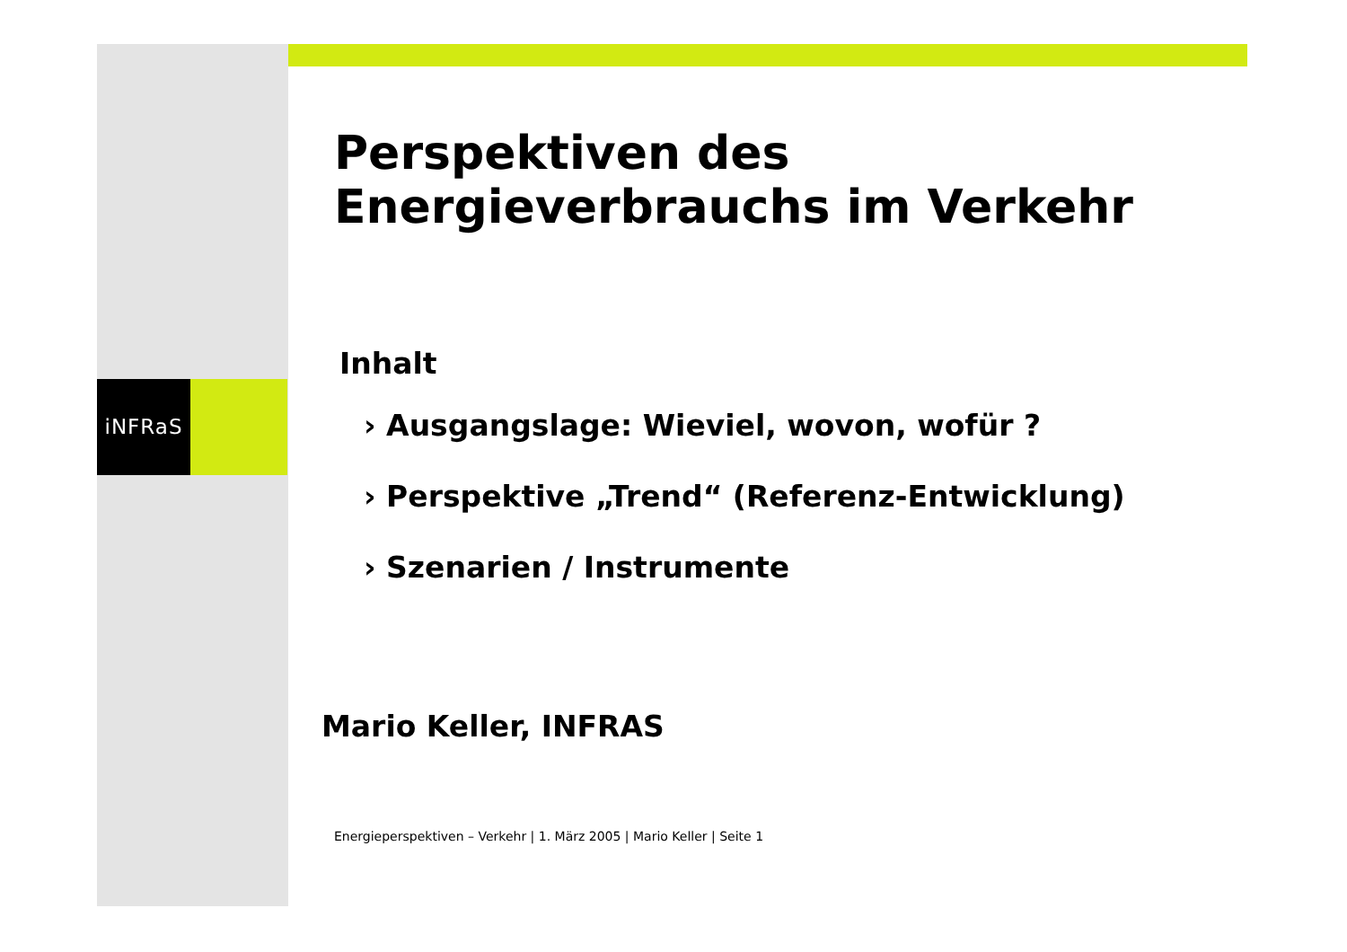iNFRaS
Perspektiven des Energieverbrauchs im Verkehr
Inhalt
› Ausgangslage: Wieviel, wovon, wofür ?
› Perspektive „Trend“ (Referenz-Entwicklung)
› Szenarien / Instrumente
Mario Keller, INFRAS
Energieperspektiven – Verkehr | 1. März 2005 | Mario Keller | Seite 1